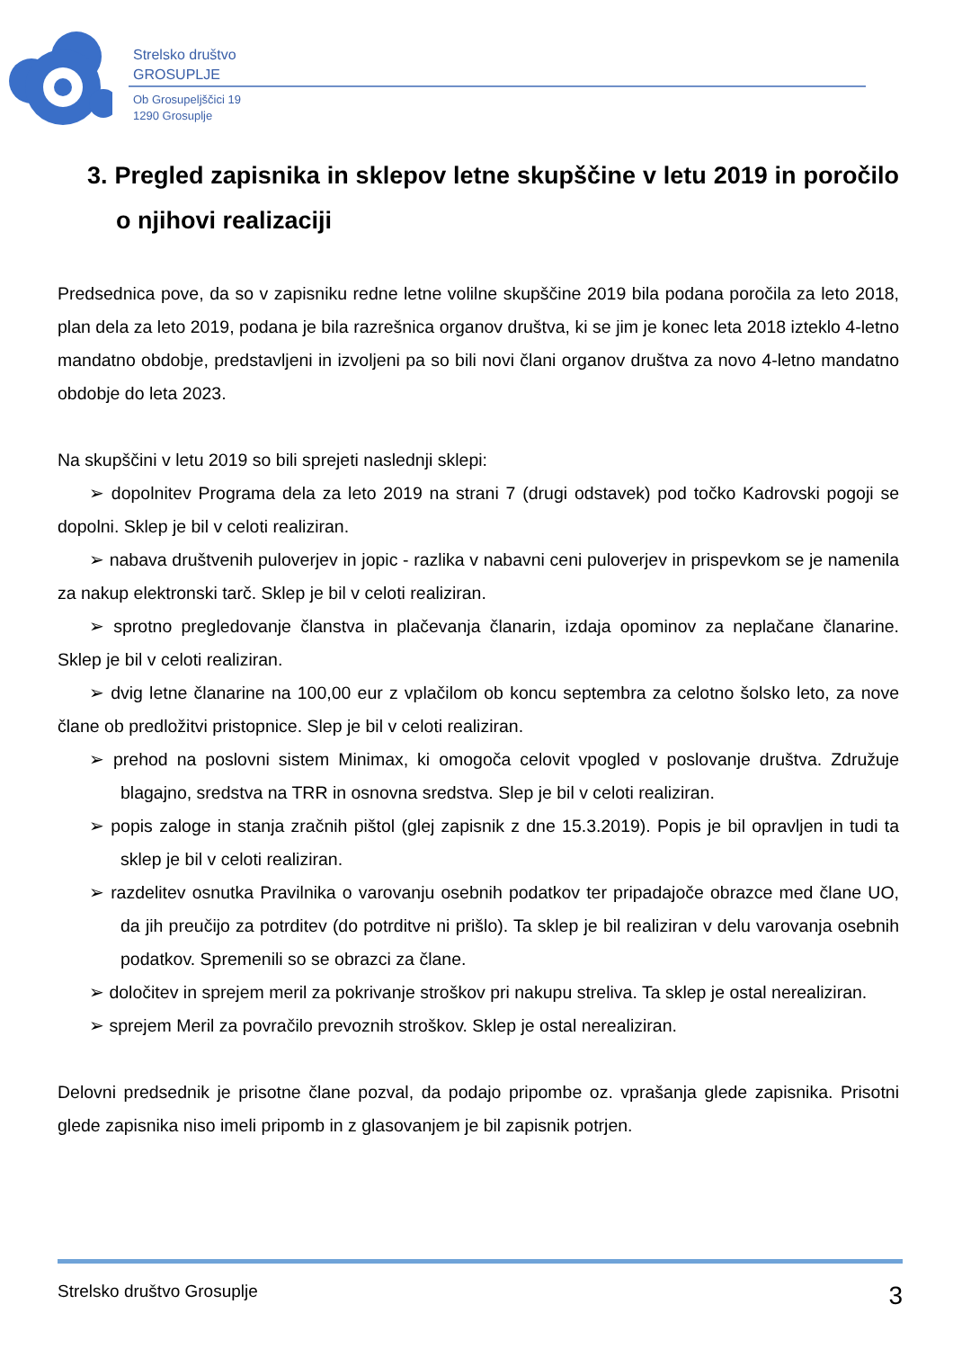Strelsko društvo
GROSUPLJE
Ob Grosupeljščici 19
1290 Grosuplje
3. Pregled zapisnika in sklepov letne skupščine v letu 2019 in poročilo o njihovi realizaciji
Predsednica pove, da so v zapisniku redne letne volilne skupščine 2019 bila podana poročila za leto 2018, plan dela za leto 2019, podana je bila razrešnica organov društva, ki se jim je konec leta 2018 izteklo 4-letno mandatno obdobje, predstavljeni in izvoljeni pa so bili novi člani organov društva za novo 4-letno mandatno obdobje do leta 2023.
Na skupščini v letu 2019 so bili sprejeti naslednji sklepi:
➢ dopolnitev Programa dela za leto 2019 na strani 7 (drugi odstavek) pod točko Kadrovski pogoji se dopolni. Sklep je bil v celoti realiziran.
➢ nabava društvenih puloverjev in jopic - razlika v nabavni ceni puloverjev in prispevkom se je namenila za nakup elektronski tarč. Sklep je bil v celoti realiziran.
➢ sprotno pregledovanje članstva in plačevanja članarin, izdaja opominov za neplačane članarine. Sklep je bil v celoti realiziran.
➢ dvig letne članarine na 100,00 eur z vplačilom ob koncu septembra za celotno šolsko leto, za nove člane ob predložitvi pristopnice. Slep je bil v celoti realiziran.
➢ prehod na poslovni sistem Minimax, ki omogoča celovit vpogled v poslovanje društva. Združuje blagajno, sredstva na TRR in osnovna sredstva. Slep je bil v celoti realiziran.
➢ popis zaloge in stanja zračnih pištol (glej zapisnik z dne 15.3.2019). Popis je bil opravljen in tudi ta sklep je bil v celoti realiziran.
➢ razdelitev osnutka Pravilnika o varovanju osebnih podatkov ter pripadajoče obrazce med člane UO, da jih preučijo za potrditev (do potrditve ni prišlo). Ta sklep je bil realiziran v delu varovanja osebnih podatkov. Spremenili so se obrazci za člane.
➢ določitev in sprejem meril za pokrivanje stroškov pri nakupu streliva. Ta sklep je ostal nerealiziran.
➢ sprejem Meril za povračilo prevoznih stroškov. Sklep je ostal nerealiziran.
Delovni predsednik je prisotne člane pozval, da podajo pripombe oz. vprašanja glede zapisnika. Prisotni glede zapisnika niso imeli pripomb in z glasovanjem je bil zapisnik potrjen.
Strelsko društvo Grosuplje 3